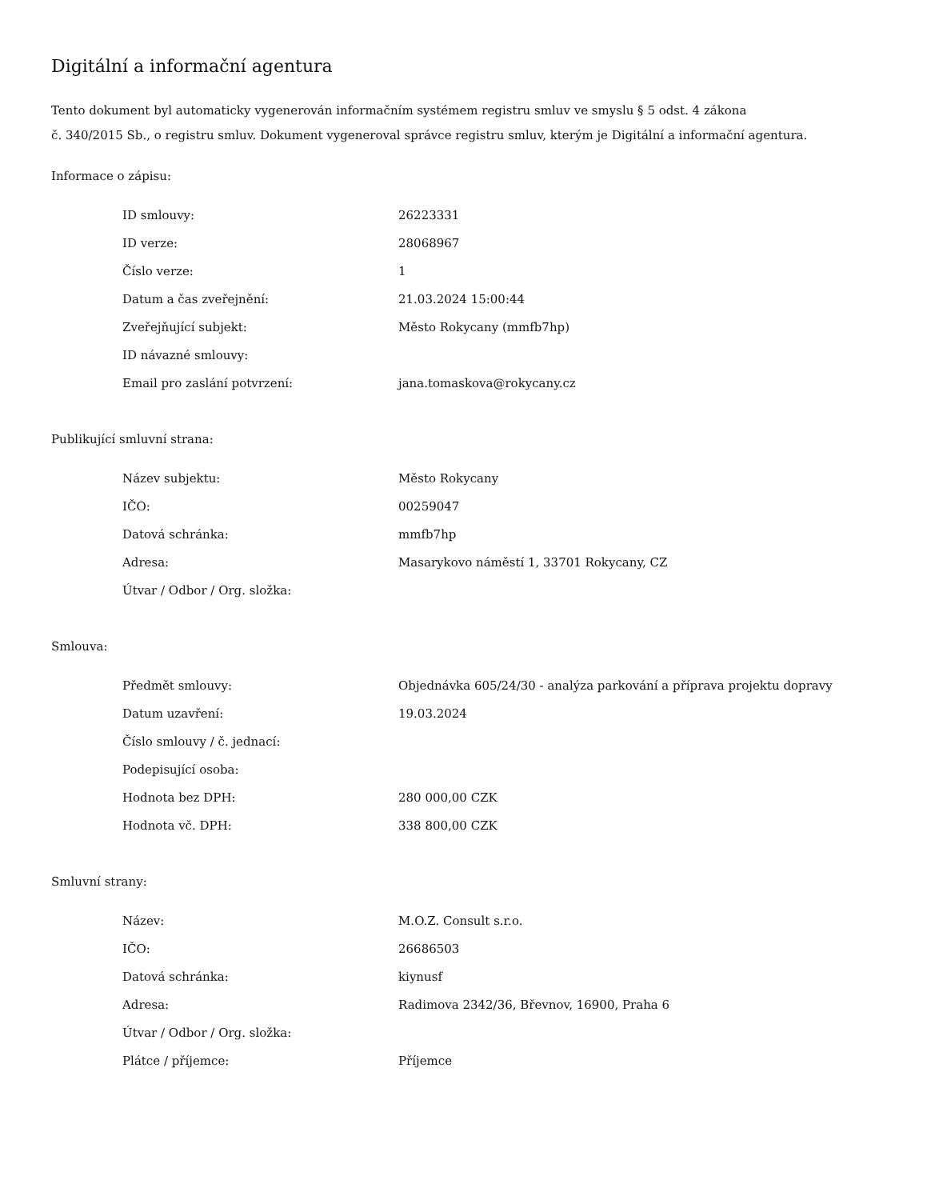Digitální a informační agentura
Tento dokument byl automaticky vygenerován informačním systémem registru smluv ve smyslu § 5 odst. 4 zákona
č. 340/2015 Sb., o registru smluv. Dokument vygeneroval správce registru smluv, kterým je Digitální a informační agentura.
Informace o zápisu:
| ID smlouvy: | 26223331 |
| ID verze: | 28068967 |
| Číslo verze: | 1 |
| Datum a čas zveřejnění: | 21.03.2024 15:00:44 |
| Zveřejňující subjekt: | Město Rokycany (mmfb7hp) |
| ID návazné smlouvy: | |
| Email pro zaslání potvrzení: | jana.tomaskova@rokycany.cz |
Publikující smluvní strana:
| Název subjektu: | Město Rokycany |
| IČO: | 00259047 |
| Datová schránka: | mmfb7hp |
| Adresa: | Masarykovo náměstí 1, 33701 Rokycany, CZ |
| Útvar / Odbor / Org. složka: | |
Smlouva:
| Předmět smlouvy: | Objednávka 605/24/30 - analýza parkování a příprava projektu dopravy |
| Datum uzavření: | 19.03.2024 |
| Číslo smlouvy / č. jednací: | |
| Podepisující osoba: | |
| Hodnota bez DPH: | 280 000,00 CZK |
| Hodnota vč. DPH: | 338 800,00 CZK |
Smluvní strany:
| Název: | M.O.Z. Consult s.r.o. |
| IČO: | 26686503 |
| Datová schránka: | kiynusf |
| Adresa: | Radimova 2342/36, Břevnov, 16900, Praha 6 |
| Útvar / Odbor / Org. složka: | |
| Plátce / příjemce: | Příjemce |